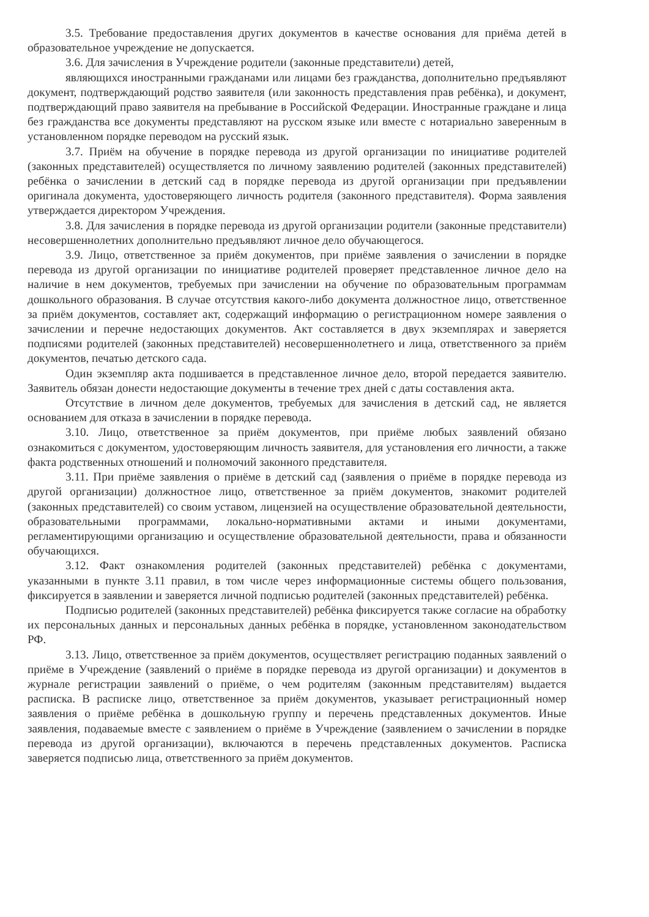3.5. Требование предоставления других документов в качестве основания для приёма детей в образовательное учреждение не допускается.
3.6. Для зачисления в Учреждение родители (законные представители) детей,
являющихся иностранными гражданами или лицами без гражданства, дополнительно предъявляют документ, подтверждающий родство заявителя (или законность представления прав ребёнка), и документ, подтверждающий право заявителя на пребывание в Российской Федерации. Иностранные граждане и лица без гражданства все документы представляют на русском языке или вместе с нотариально заверенным в установленном порядке переводом на русский язык.
3.7. Приём на обучение в порядке перевода из другой организации по инициативе родителей (законных представителей) осуществляется по личному заявлению родителей (законных представителей) ребёнка о зачислении в детский сад в порядке перевода из другой организации при предъявлении оригинала документа, удостоверяющего личность родителя (законного представителя). Форма заявления утверждается директором Учреждения.
3.8. Для зачисления в порядке перевода из другой организации родители (законные представители) несовершеннолетних дополнительно предъявляют личное дело обучающегося.
3.9. Лицо, ответственное за приём документов, при приёме заявления о зачислении в порядке перевода из другой организации по инициативе родителей проверяет представленное личное дело на наличие в нем документов, требуемых при зачислении на обучение по образовательным программам дошкольного образования. В случае отсутствия какого-либо документа должностное лицо, ответственное за приём документов, составляет акт, содержащий информацию о регистрационном номере заявления о зачислении и перечне недостающих документов. Акт составляется в двух экземплярах и заверяется подписями родителей (законных представителей) несовершеннолетнего и лица, ответственного за приём документов, печатью детского сада.
Один экземпляр акта подшивается в представленное личное дело, второй передается заявителю. Заявитель обязан донести недостающие документы в течение трех дней с даты составления акта.
Отсутствие в личном деле документов, требуемых для зачисления в детский сад, не является основанием для отказа в зачислении в порядке перевода.
3.10. Лицо, ответственное за приём документов, при приёме любых заявлений обязано ознакомиться с документом, удостоверяющим личность заявителя, для установления его личности, а также факта родственных отношений и полномочий законного представителя.
3.11. При приёме заявления о приёме в детский сад (заявления о приёме в порядке перевода из другой организации) должностное лицо, ответственное за приём документов, знакомит родителей (законных представителей) со своим уставом, лицензией на осуществление образовательной деятельности, образовательными программами, локально-нормативными актами и иными документами, регламентирующими организацию и осуществление образовательной деятельности, права и обязанности обучающихся.
3.12. Факт ознакомления родителей (законных представителей) ребёнка с документами, указанными в пункте 3.11 правил, в том числе через информационные системы общего пользования, фиксируется в заявлении и заверяется личной подписью родителей (законных представителей) ребёнка.
Подписью родителей (законных представителей) ребёнка фиксируется также согласие на обработку их персональных данных и персональных данных ребёнка в порядке, установленном законодательством РФ.
3.13. Лицо, ответственное за приём документов, осуществляет регистрацию поданных заявлений о приёме в Учреждение (заявлений о приёме в порядке перевода из другой организации) и документов в журнале регистрации заявлений о приёме, о чем родителям (законным представителям) выдается расписка. В расписке лицо, ответственное за приём документов, указывает регистрационный номер заявления о приёме ребёнка в дошкольную группу и перечень представленных документов. Иные заявления, подаваемые вместе с заявлением о приёме в Учреждение (заявлением о зачислении в порядке перевода из другой организации), включаются в перечень представленных документов. Расписка заверяется подписью лица, ответственного за приём документов.